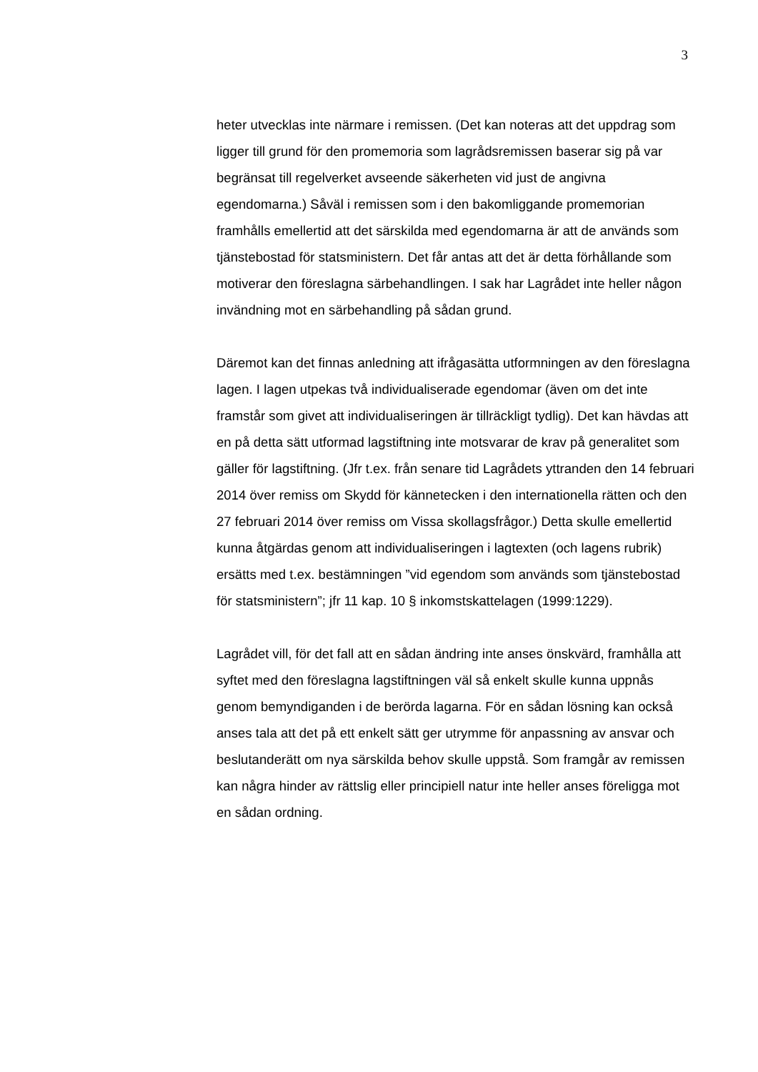3
heter utvecklas inte närmare i remissen. (Det kan noteras att det uppdrag som ligger till grund för den promemoria som lagrådsremissen baserar sig på var begränsat till regelverket avseende säkerheten vid just de angivna egendomarna.) Såväl i remissen som i den bakomliggande promemorian framhålls emellertid att det särskilda med egendomarna är att de används som tjänstebostad för statsministern. Det får antas att det är detta förhållande som motiverar den föreslagna särbehandlingen. I sak har Lagrådet inte heller någon invändning mot en särbehandling på sådan grund.
Däremot kan det finnas anledning att ifrågasätta utformningen av den föreslagna lagen. I lagen utpekas två individualiserade egendomar (även om det inte framstår som givet att individualiseringen är tillräckligt tydlig). Det kan hävdas att en på detta sätt utformad lagstiftning inte motsvarar de krav på generalitet som gäller för lagstiftning. (Jfr t.ex. från senare tid Lagrådets yttranden den 14 februari 2014 över remiss om Skydd för kännetecken i den internationella rätten och den 27 februari 2014 över remiss om Vissa skollagsfrågor.) Detta skulle emellertid kunna åtgärdas genom att individualiseringen i lagtexten (och lagens rubrik) ersätts med t.ex. bestämningen ”vid egendom som används som tjänstebostad för statsministern”; jfr 11 kap. 10 § inkomstskattelagen (1999:1229).
Lagrådet vill, för det fall att en sådan ändring inte anses önskvärd, framhålla att syftet med den föreslagna lagstiftningen väl så enkelt skulle kunna uppnås genom bemyndiganden i de berörda lagarna. För en sådan lösning kan också anses tala att det på ett enkelt sätt ger utrymme för anpassning av ansvar och beslutanderätt om nya särskilda behov skulle uppstå. Som framgår av remissen kan några hinder av rättslig eller principiell natur inte heller anses föreligga mot en sådan ordning.